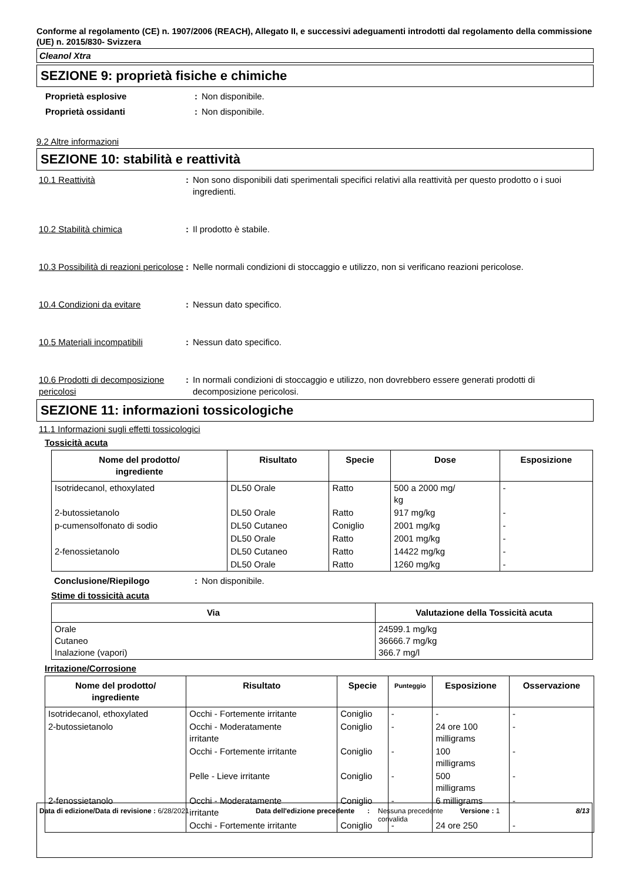Conforme al regolamento (CE) n. 1907/2006 (REACH), Allegato II, e successivi adeguamenti introdotti dal regolamento della commissione (UE) n. 2015/830- Svizzera
Cleanol Xtra
SEZIONE 9: proprietà fisiche e chimiche
Proprietà esplosive : Non disponibile.
Proprietà ossidanti : Non disponibile.
9.2 Altre informazioni
SEZIONE 10: stabilità e reattività
10.1 Reattività : Non sono disponibili dati sperimentali specifici relativi alla reattività per questo prodotto o i suoi ingredienti.
10.2 Stabilità chimica : Il prodotto è stabile.
10.3 Possibilità di reazioni pericolose
: Nelle normali condizioni di stoccaggio e utilizzo, non si verificano reazioni pericolose.
10.4 Condizioni da evitare : Nessun dato specifico.
10.5 Materiali incompatibili
: Nessun dato specifico.
10.6 Prodotti di decomposizione pericolosi
: In normali condizioni di stoccaggio e utilizzo, non dovrebbero essere generati prodotti di decomposizione pericolosi.
SEZIONE 11: informazioni tossicologiche
11.1 Informazioni sugli effetti tossicologici
Tossicità acuta
| Nome del prodotto/ ingrediente | Risultato | Specie | Dose | Esposizione |
| --- | --- | --- | --- | --- |
| Isotridecanol, ethoxylated | DL50 Orale | Ratto | 500 a 2000 mg/ kg | - |
| 2-butossietanolo | DL50 Orale | Ratto | 917 mg/kg | - |
| p-cumensolfonato di sodio | DL50 Cutaneo | Coniglio | 2001 mg/kg | - |
| | DL50 Orale | Ratto | 2001 mg/kg | - |
| 2-fenossietanolo | DL50 Cutaneo | Ratto | 14422 mg/kg | - |
| | DL50 Orale | Ratto | 1260 mg/kg | - |
Conclusione/Riepilogo : Non disponibile.
Stime di tossicità acuta
| Via | Valutazione della Tossicità acuta |
| --- | --- |
| Orale Cutaneo Inalazione (vapori) | 24599.1 mg/kg 36666.7 mg/kg 366.7 mg/l |
Irritazione/Corrosione
| Nome del prodotto/ ingrediente | Risultato | Specie | Punteggio | Esposizione | Osservazione |
| --- | --- | --- | --- | --- | --- |
| Isotridecanol, ethoxylated | Occhi - Fortemente irritante | Coniglio | - | - | - |
| 2-butossietanolo | Occhi - Moderatamente irritante | Coniglio | - | 24 ore 100 milligrams | - |
| | Occhi - Fortemente irritante | Coniglio | - | 100 milligrams | - |
| | Pelle - Lieve irritante | Coniglio | - | 500 milligrams | - |
| 2-fenossietanolo | Occhi - Moderatamente irritante | Coniglio | - | 6 milligrams | - |
| | Occhi - Fortemente irritante | Coniglio | - | 24 ore 250 | - |
Data di edizione/Data di revisione : 6/28/2021 Data dell'edizione precedente
: Nessuna precedente convalida
Versione : 1 8/13